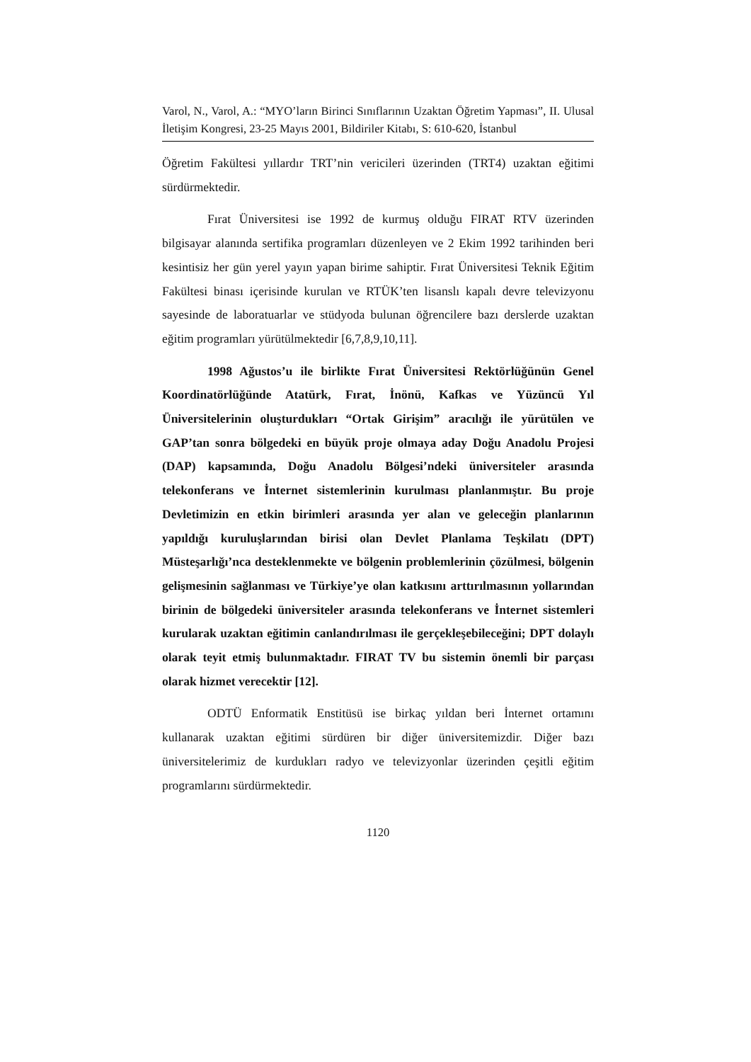Varol, N., Varol, A.: “MYO’ların Birinci Sınıflarının Uzaktan Öğretim Yapması”, II. Ulusal İletişim Kongresi, 23-25 Mayıs 2001, Bildiriler Kitabı, S: 610-620, İstanbul
Öğretim Fakültesi yıllardır TRT’nin vericileri üzerinden (TRT4) uzaktan eğitimi sürdürmektedir.
Fırat Üniversitesi ise 1992 de kurmuş olduğu FIRAT RTV üzerinden bilgisayar alanında sertifika programları düzenleyen ve 2 Ekim 1992 tarihinden beri kesintisiz her gün yerel yayın yapan birime sahiptir. Fırat Üniversitesi Teknik Eğitim Fakültesi binası içerisinde kurulan ve RTÜK’ten lisanslı kapalı devre televizyonu sayesinde de laboratuarlar ve stüdyoda bulunan öğrencilere bazı derslerde uzaktan eğitim programları yürütülmektedir [6,7,8,9,10,11].
1998 Ağustos’u ile birlikte Fırat Üniversitesi Rektörlüğünün Genel Koordinatörlüğünde Atatürk, Fırat, İnönü, Kafkas ve Yüzüncü Yıl Üniversitelerinin oluşturdukları “Ortak Girişim” aracılığı ile yürütülen ve GAP’tan sonra bölgedeki en büyük proje olmaya aday Doğu Anadolu Projesi (DAP) kapsamında, Doğu Anadolu Bölgesi’ndeki üniversiteler arasında telekonferans ve İnternet sistemlerinin kurulması planlanmıştır. Bu proje Devletimizin en etkin birimleri arasında yer alan ve geleceğin planlarının yapıldığı kuruluşlarından birisi olan Devlet Planlama Teşkilatı (DPT) Müsteşarlığı’nca desteklenmekte ve bölgenin problemlerinin çözülmesi, bölgenin gelişmesinin sağlanması ve Türkiye’ye olan katkısını arttırılmasının yollarından birinin de bölgedeki üniversiteler arasında telekonferans ve İnternet sistemleri kurularak uzaktan eğitimin canlandırılması ile gerçekleşebileceğini; DPT dolaylı olarak teyit etmiş bulunmaktadır. FIRAT TV bu sistemin önemli bir parçası olarak hizmet verecektir [12].
ODTÜ Enformatik Enstitüsü ise birkaç yıldan beri İnternet ortamını kullanarak uzaktan eğitimi sürdüren bir diğer üniversitemizdir. Diğer bazı üniversitelerimiz de kurdukları radyo ve televizyonlar üzerinden çeşitli eğitim programlarını sürdürmektedir.
1120